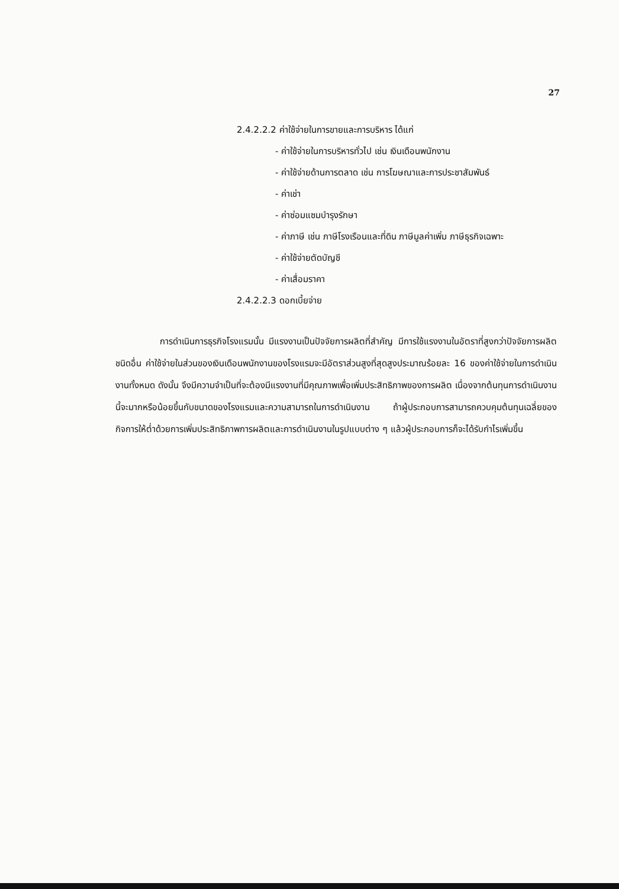27
2.4.2.2.2 ค่าใช้จ่ายในการขายและการบริหาร ได้แก่
- ค่าใช้จ่ายในการบริหารทั่วไป เช่น เงินเดือนพนักงาน
- ค่าใช้จ่ายด้านการตลาด เช่น การโฆษณาและการประชาสัมพันธ์
- ค่าเช่า
- ค่าซ่อมแซมบำรุงรักษา
- ค่าภาษี เช่น ภาษีโรงเรือนและที่ดิน ภาษีมูลค่าเพิ่ม ภาษีธุรกิจเฉพาะ
- ค่าใช้จ่ายตัดบัญชี
- ค่าเสื่อมราคา
2.4.2.2.3 ดอกเบี้ยจ่าย
การดำเนินการธุรกิจโรงแรมนั้น มีแรงงานเป็นปัจจัยการผลิตที่สำคัญ มีการใช้แรงงานในอัตราที่สูงกว่าปัจจัยการผลิตชนิดอื่น ค่าใช้จ่ายในส่วนของเงินเดือนพนักงานของโรงแรมจะมีอัตราส่วนสูงที่สุดสูงประมาณร้อยละ 16 ของค่าใช้จ่ายในการดำเนินงานทั้งหมด ดังนั้น จึงมีความจำเป็นที่จะต้องมีแรงงานที่มีคุณภาพเพื่อเพิ่มประสิทธิภาพของการผลิต เนื่องจากต้นทุนการดำเนินงานนี้จะมากหรือน้อยขึ้นกับขนาดของโรงแรมและความสามารถในการดำเนินงาน ถ้าผู้ประกอบการสามารถควบคุมต้นทุนเฉลี่ยของกิจการให้ต่ำด้วยการเพิ่มประสิทธิภาพการผลิตและการดำเนินงานในรูปแบบต่าง ๆ แล้วผู้ประกอบการก็จะได้รับกำไรเพิ่มขึ้น